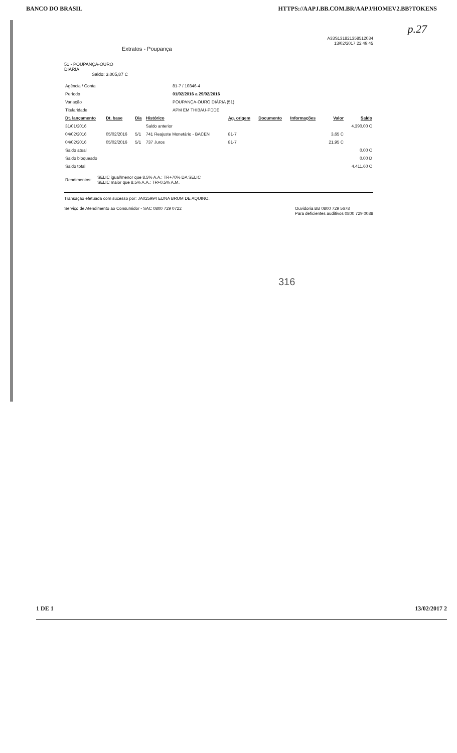BANCO DO BRASIL HTTPS://AAPJ.BB.COM.BR/AAPJ/HOMEV2.BB?TOKENS
p.27
Extratos - Poupança
A33S131821358512034
13/02/2017 22:49:45
51 - POUPANÇA-OURO
DIÁRIA
Saldo: 3.005,87 C
| Agência / Conta | 81-7 / 10846-4 |
| Período | 01/02/2016 a 29/02/2016 |
| Variação | POUPANÇA-OURO DIÁRIA (51) |
| Titularidade | APM EM THIBAU-PDDE |
| Dt. lançamento | Dt. base | Dia | Histórico | Ag. origem | Documento | Informações | Valor | Saldo |
| --- | --- | --- | --- | --- | --- | --- | --- | --- |
| 31/01/2016 | | | Saldo anterior | | | | | 4.390,00 C |
| 04/02/2016 | 05/02/2016 | 5/1 | 741 Reajuste Monetário - BACEN | 81-7 | | | 3,65 C | |
| 04/02/2016 | 05/02/2016 | 5/1 | 737 Juros | 81-7 | | | 21,95 C | |
| Saldo atual | | | | | | | | 0,00 C |
| Saldo bloqueado | | | | | | | | 0,00 D |
| Saldo total | | | | | | | | 4.411,60 C |
| Rendimentos: | SELIC igual/menor que 8,5% A.A.: TR+70% DA SELIC SELIC maior que 8,5% A.A.: TR+0,5% A.M. |
Transação efetuada com sucesso por: JA025994 EDNA BRUM DE AQUINO.
Serviço de Atendimento ao Consumidor - SAC 0800 729 0722 Ouvidoria BB 0800 729 5678
Para deficientes auditivos 0800 729 0088
316
1 DE 1 13/02/2017 2